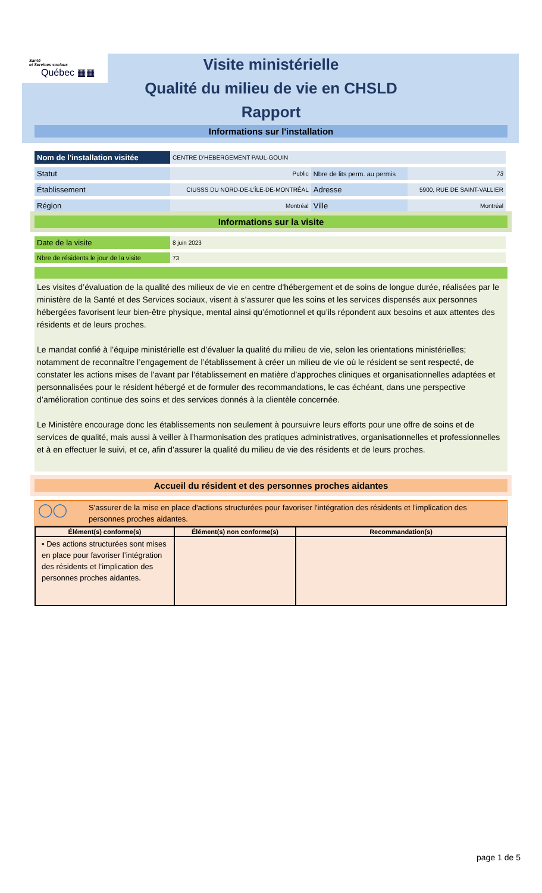Santé
et Services sociaux
Québec ▦▦
Visite ministérielle
Qualité du milieu de vie en CHSLD
Rapport
Informations sur l'installation
| Nom de l'installation visitée | CENTRE D'HEBERGEMENT PAUL-GOUIN | | |
| Statut | Public | Nbre de lits perm. au permis | 73 |
| Établissement | CIUSSS DU NORD-DE-L’ÎLE-DE-MONTRÉAL | Adresse | 5900, RUE DE SAINT-VALLIER |
| Région | Montréal | Ville | Montréal |
Informations sur la visite
| Date de la visite | 8 juin 2023 |
| Nbre de résidents le jour de la visite | 73 |
Les visites d’évaluation de la qualité des milieux de vie en centre d'hébergement et de soins de longue durée, réalisées par le ministère de la Santé et des Services sociaux, visent à s’assurer que les soins et les services dispensés aux personnes hébergées favorisent leur bien-être physique, mental ainsi qu’émotionnel et qu’ils répondent aux besoins et aux attentes des résidents et de leurs proches.
Le mandat confié à l’équipe ministérielle est d’évaluer la qualité du milieu de vie, selon les orientations ministérielles; notamment de reconnaître l’engagement de l’établissement à créer un milieu de vie où le résident se sent respecté, de constater les actions mises de l’avant par l’établissement en matière d’approches cliniques et organisationnelles adaptées et personnalisées pour le résident hébergé et de formuler des recommandations, le cas échéant, dans une perspective d’amélioration continue des soins et des services donnés à la clientèle concernée.
Le Ministère encourage donc les établissements non seulement à poursuivre leurs efforts pour une offre de soins et de services de qualité, mais aussi à veiller à l’harmonisation des pratiques administratives, organisationnelles et professionnelles et à en effectuer le suivi, et ce, afin d’assurer la qualité du milieu de vie des résidents et de leurs proches.
Accueil du résident et des personnes proches aidantes
◯◯ S'assurer de la mise en place d'actions structurées pour favoriser l'intégration des résidents et l'implication des personnes proches aidantes.
| Élément(s) conforme(s) | Élément(s) non conforme(s) | Recommandation(s) |
| --- | --- | --- |
| • Des actions structurées sont mises en place pour favoriser l’intégration des résidents et l’implication des personnes proches aidantes. | | |
page 1 de 5